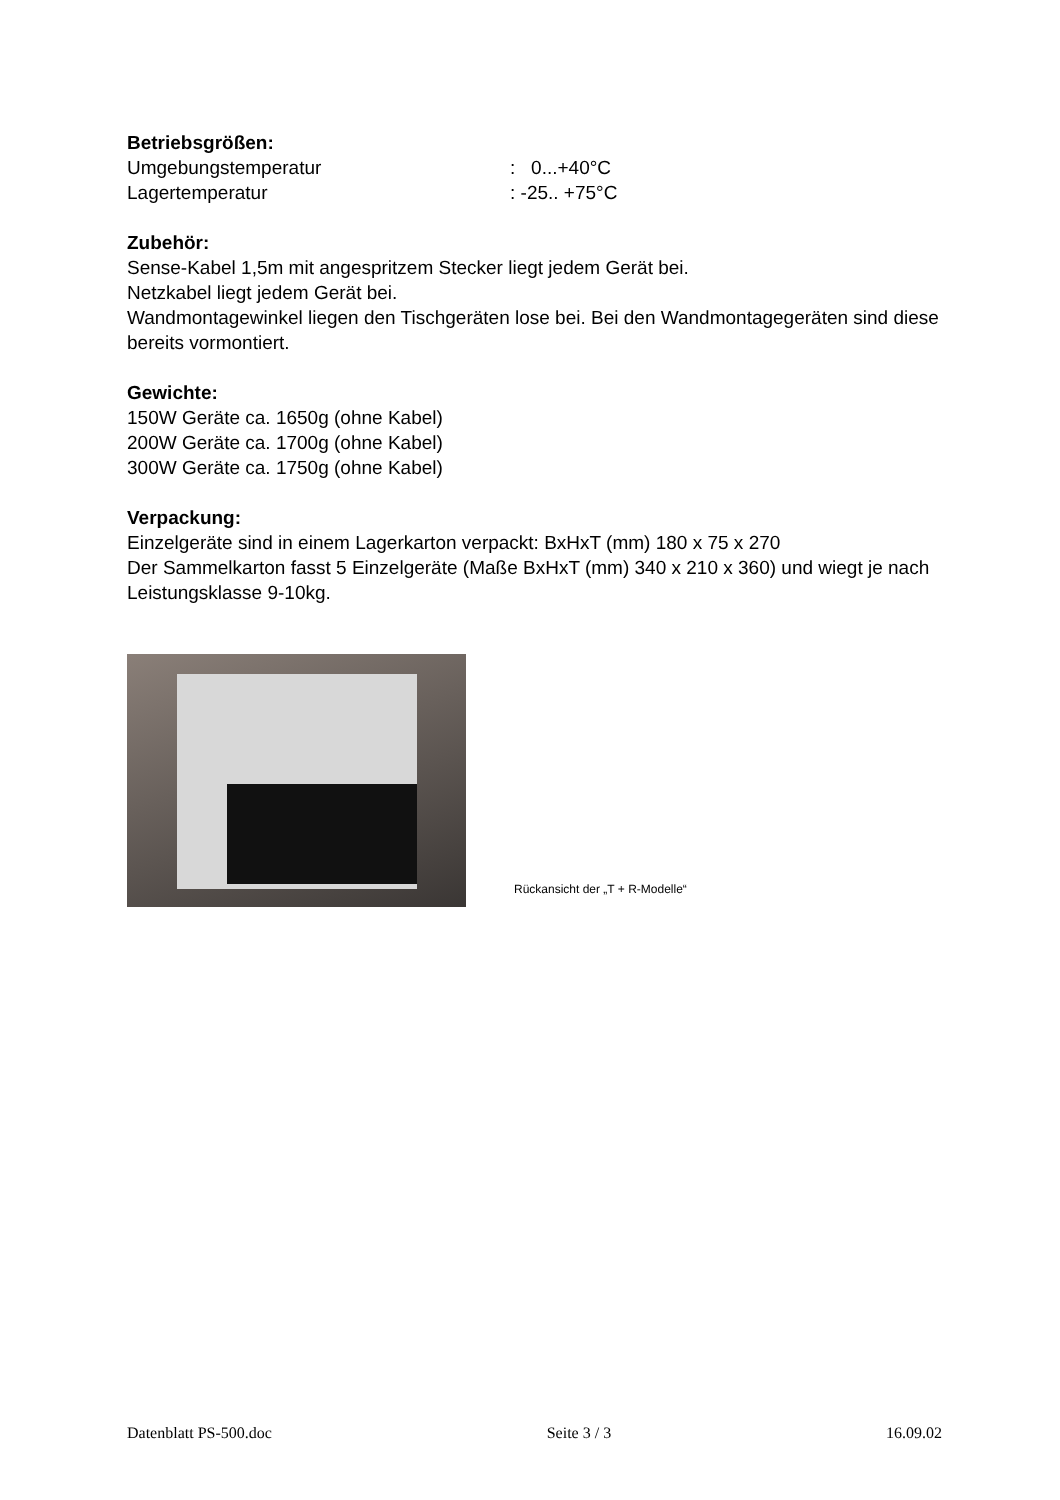Betriebsgrößen:
Umgebungstemperatur: 0...+40°C
Lagertemperatur: -25.. +75°C
Zubehör:
Sense-Kabel 1,5m mit angespritzem Stecker liegt jedem Gerät bei.
Netzkabel liegt jedem Gerät bei.
Wandmontagewinkel liegen den Tischgeräten lose bei. Bei den Wandmontagegeräten sind diese bereits vormontiert.
Gewichte:
150W Geräte ca. 1650g (ohne Kabel)
200W Geräte ca. 1700g (ohne Kabel)
300W Geräte ca. 1750g (ohne Kabel)
Verpackung:
Einzelgeräte sind in einem Lagerkarton verpackt: BxHxT (mm) 180 x 75 x 270
Der Sammelkarton fasst 5 Einzelgeräte (Maße BxHxT (mm) 340 x 210 x 360) und wiegt je nach Leistungsklasse 9-10kg.
Rückansicht der „T + R-Modelle“
Datenblatt PS-500.doc Seite 3 / 3 16.09.02